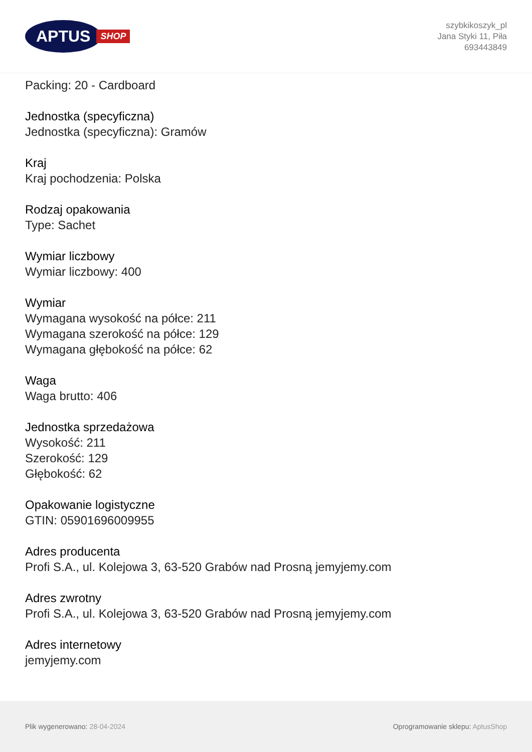APTUS
SHOP
szybkikoszyk_pl
Jana Styki 11, Piła
693443849
Packing: 20 - Cardboard
Jednostka (specyficzna)
Jednostka (specyficzna): Gramów
Kraj
Kraj pochodzenia: Polska
Rodzaj opakowania
Type: Sachet
Wymiar liczbowy
Wymiar liczbowy: 400
Wymiar
Wymagana wysokość na półce: 211
Wymagana szerokość na półce: 129
Wymagana głębokość na półce: 62
Waga
Waga brutto: 406
Jednostka sprzedażowa
Wysokość: 211
Szerokość: 129
Głębokość: 62
Opakowanie logistyczne
GTIN: 05901696009955
Adres producenta
Profi S.A., ul. Kolejowa 3, 63-520 Grabów nad Prosną jemyjemy.com
Adres zwrotny
Profi S.A., ul. Kolejowa 3, 63-520 Grabów nad Prosną jemyjemy.com
Adres internetowy
jemyjemy.com
Plik wygenerowano: 28-04-2024
Oprogramowanie sklepu: AptusShop